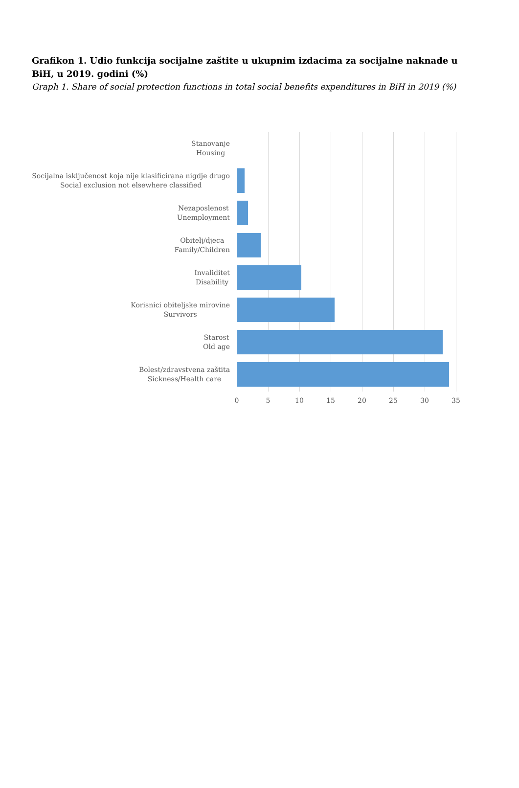Grafikon 1. Udio funkcija socijalne zaštite u ukupnim izdacima za socijalne naknade u BiH, u 2019. godini (%)
Graph 1. Share of social protection functions in total social benefits expenditures in BiH in 2019 (%)
Stanovanje
Housing
Socijalna isključenost koja nije klasificirana nigdje drugo
Social exclusion not elsewhere classified
Nezaposlenost
Unemployment
Obitelj/djeca
Family/Children
Invaliditet
Disability
Korisnici obiteljske mirovine
Survivors
Starost
Old age
Bolest/zdravstvena zaštita
Sickness/Health care
0 5 10 15 20 25 30 35